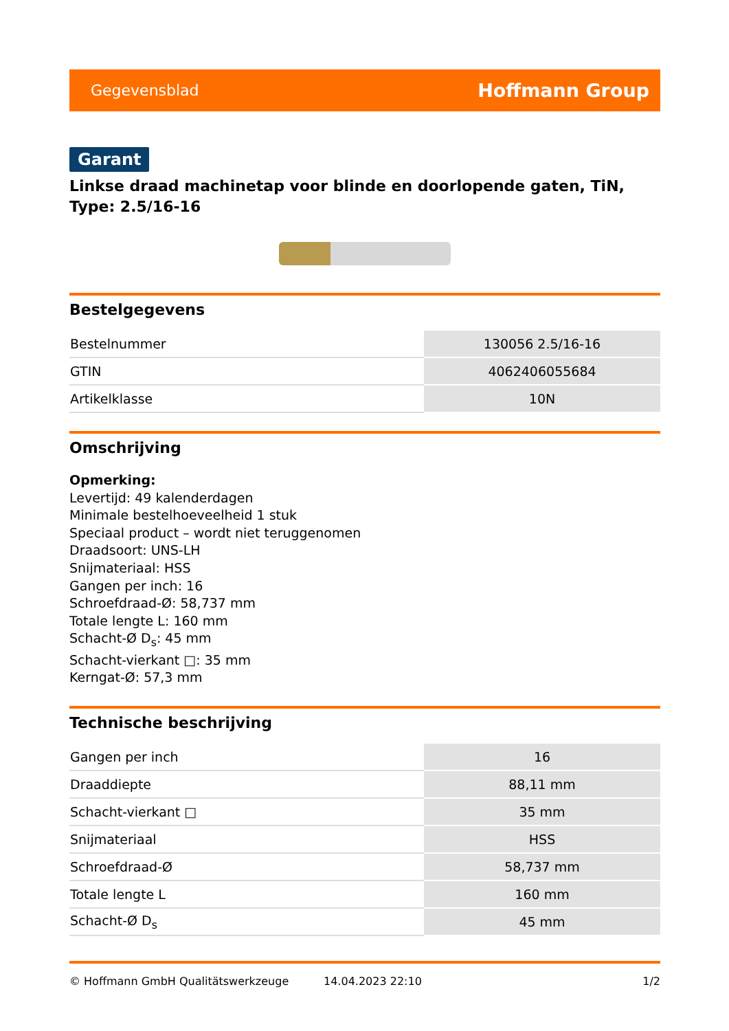Gegevensblad Hoffmann Group
Garant
Linkse draad machinetap voor blinde en doorlopende gaten, TiN, Type: 2.5/16-16
Bestelgegevens
| Bestelnummer | 130056 2.5/16-16 |
| GTIN | 4062406055684 |
| Artikelklasse | 10N |
Omschrijving
Opmerking:
Levertijd: 49 kalenderdagen
Minimale bestelhoeveelheid 1 stuk
Speciaal product – wordt niet teruggenomen
Draadsoort: UNS-LH
Snijmateriaal: HSS
Gangen per inch: 16
Schroefdraad-Ø: 58,737 mm
Totale lengte L: 160 mm
Schacht-Ø D<sub>s</sub>: 45 mm
Schacht-vierkant □: 35 mm
Kerngat-Ø: 57,3 mm
Technische beschrijving
| Gangen per inch | 16 |
| Draaddiepte | 88,11 mm |
| Schacht-vierkant □ | 35 mm |
| Snijmateriaal | HSS |
| Schroefdraad-Ø | 58,737 mm |
| Totale lengte L | 160 mm |
| Schacht-Ø D<sub>s</sub> | 45 mm |
© Hoffmann GmbH Qualitätswerkzeuge 14.04.2023 22:10 1/2